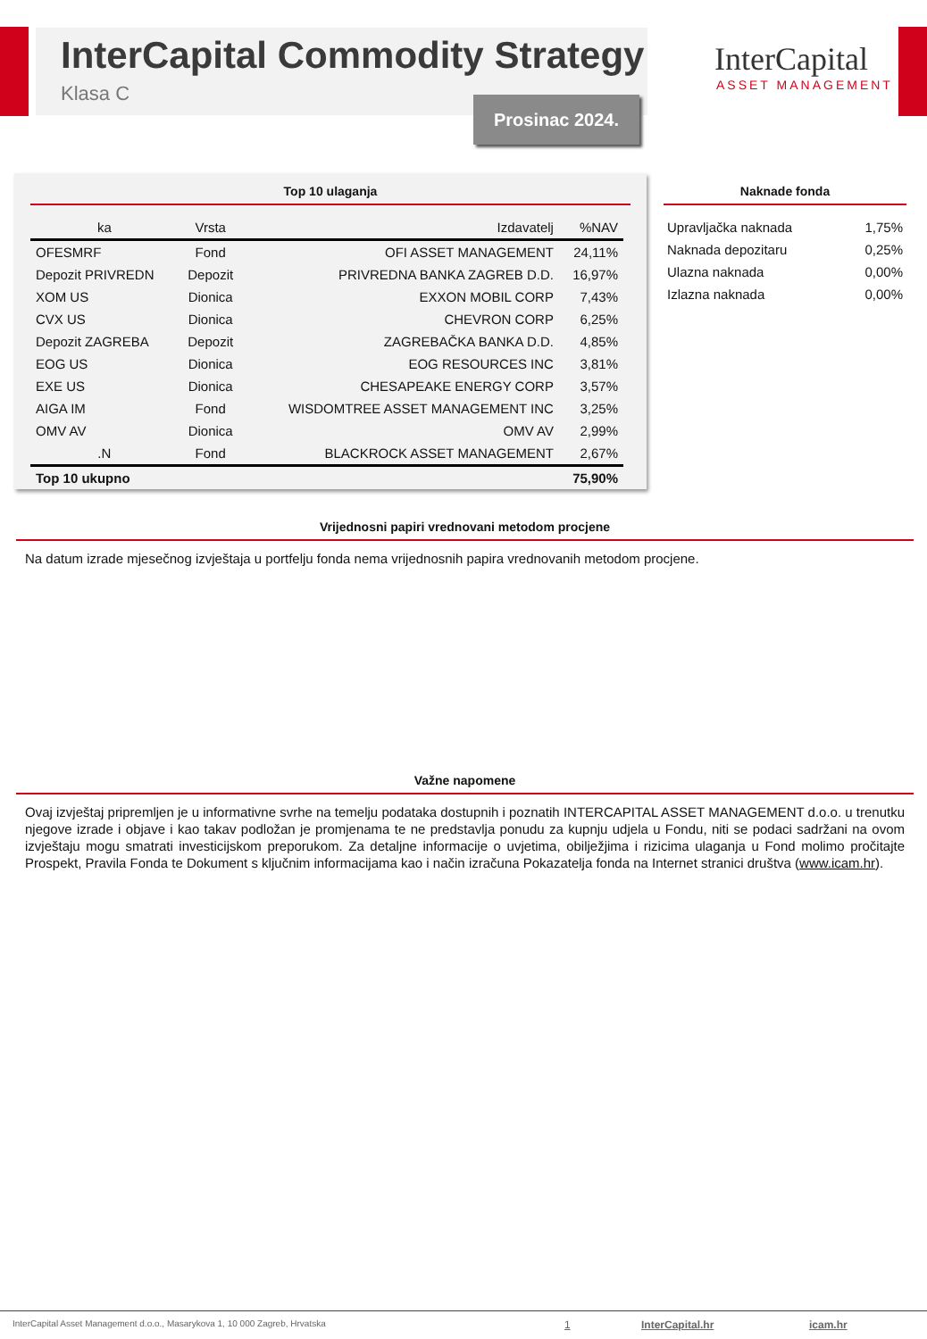InterCapital Commodity Strategy
Klasa C Prosinac 2024.
InterCapital
ASSET MANAGEMENT
Top 10 ulaganja
| ka | Vrsta | Izdavatelj | %NAV |
| --- | --- | --- | --- |
| OFESMRF | Fond | OFI ASSET MANAGEMENT | 24,11% |
| Depozit PRIVREDN | Depozit | PRIVREDNA BANKA ZAGREB D.D. | 16,97% |
| XOM US | Dionica | EXXON MOBIL CORP | 7,43% |
| CVX US | Dionica | CHEVRON CORP | 6,25% |
| Depozit ZAGREBA | Depozit | ZAGREBAČKA BANKA D.D. | 4,85% |
| EOG US | Dionica | EOG RESOURCES INC | 3,81% |
| EXE US | Dionica | CHESAPEAKE ENERGY CORP | 3,57% |
| AIGA IM | Fond | WISDOMTREE ASSET MANAGEMENT INC | 3,25% |
| OMV AV | Dionica | OMV AV | 2,99% |
| .N | Fond | BLACKROCK ASSET MANAGEMENT | 2,67% |
| Top 10 ukupno | | | 75,90% |
Naknade fonda
| Upravljačka naknada | 1,75% |
| Naknada depozitaru | 0,25% |
| Ulazna naknada | 0,00% |
| Izlazna naknada | 0,00% |
Vrijednosni papiri vrednovani metodom procjene
Na datum izrade mjesečnog izvještaja u portfelju fonda nema vrijednosnih papira vrednovanih metodom procjene.
Važne napomene
Ovaj izvještaj pripremljen je u informativne svrhe na temelju podataka dostupnih i poznatih INTERCAPITAL ASSET MANAGEMENT d.o.o. u trenutku njegove izrade i objave i kao takav podložan je promjenama te ne predstavlja ponudu za kupnju udjela u Fondu, niti se podaci sadržani na ovom izvještaju mogu smatrati investicijskom preporukom. Za detaljne informacije o uvjetima, obilježjima i rizicima ulaganja u Fond molimo pročitajte Prospekt, Pravila Fonda te Dokument s ključnim informacijama kao i način izračuna Pokazatelja fonda na Internet stranici društva (www.icam.hr).
InterCapital Asset Management d.o.o., Masarykova 1, 10 000 Zagreb, Hrvatska 1 InterCapital.hr icam.hr